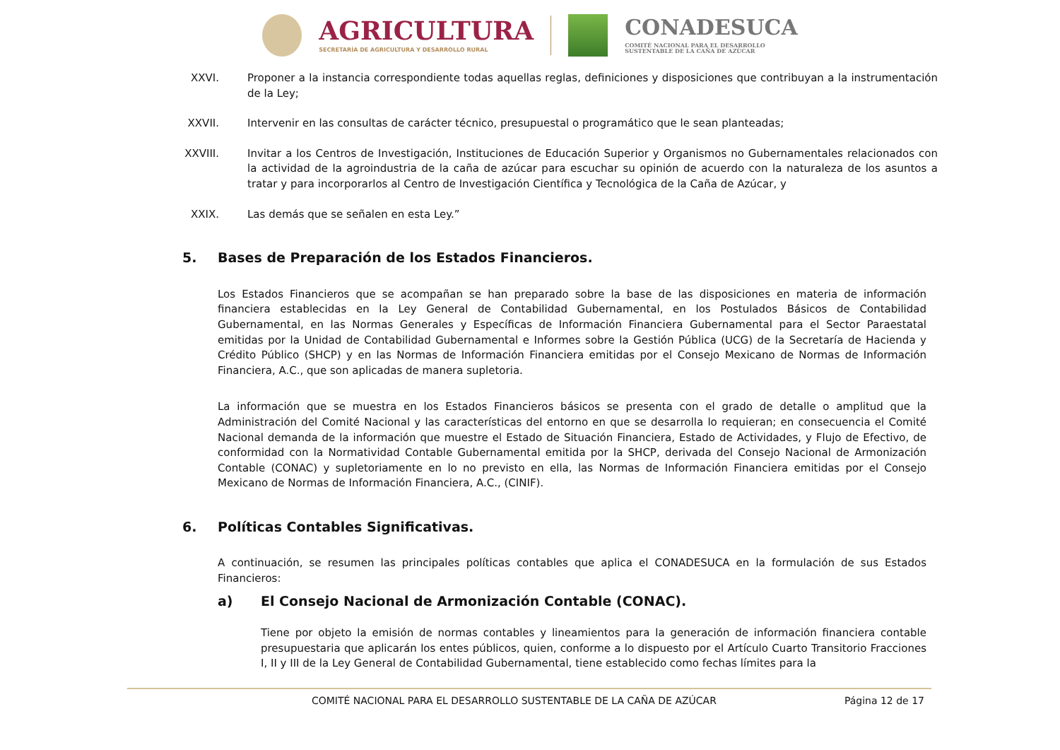AGRICULTURA
SECRETARÍA DE AGRICULTURA Y DESARROLLO RURAL
CONADESUCA
COMITÉ NACIONAL PARA EL DESARROLLO
SUSTENTABLE DE LA CAÑA DE AZÚCAR
XXVI. Proponer a la instancia correspondiente todas aquellas reglas, definiciones y disposiciones que contribuyan a la instrumentación de la Ley;
XXVII. Intervenir en las consultas de carácter técnico, presupuestal o programático que le sean planteadas;
XXVIII.
Invitar a los Centros de Investigación, Instituciones de Educación Superior y Organismos no Gubernamentales relacionados con la actividad de la agroindustria de la caña de azúcar para escuchar su opinión de acuerdo con la naturaleza de los asuntos a tratar y para incorporarlos al Centro de Investigación Científica y Tecnológica de la Caña de Azúcar, y
XXIX. Las demás que se señalen en esta Ley.”
5. Bases de Preparación de los Estados Financieros.
Los Estados Financieros que se acompañan se han preparado sobre la base de las disposiciones en materia de información financiera establecidas en la Ley General de Contabilidad Gubernamental, en los Postulados Básicos de Contabilidad Gubernamental, en las Normas Generales y Específicas de Información Financiera Gubernamental para el Sector Paraestatal emitidas por la Unidad de Contabilidad Gubernamental e Informes sobre la Gestión Pública (UCG) de la Secretaría de Hacienda y Crédito Público (SHCP) y en las Normas de Información Financiera emitidas por el Consejo Mexicano de Normas de Información Financiera, A.C., que son aplicadas de manera supletoria.
La información que se muestra en los Estados Financieros básicos se presenta con el grado de detalle o amplitud que la Administración del Comité Nacional y las características del entorno en que se desarrolla lo requieran; en consecuencia el Comité Nacional demanda de la información que muestre el Estado de Situación Financiera, Estado de Actividades, y Flujo de Efectivo, de conformidad con la Normatividad Contable Gubernamental emitida por la SHCP, derivada del Consejo Nacional de Armonización Contable (CONAC) y supletoriamente en lo no previsto en ella, las Normas de Información Financiera emitidas por el Consejo Mexicano de Normas de Información Financiera, A.C., (CINIF).
6. Políticas Contables Significativas.
A continuación, se resumen las principales políticas contables que aplica el CONADESUCA en la formulación de sus Estados Financieros:
a) El Consejo Nacional de Armonización Contable (CONAC).
Tiene por objeto la emisión de normas contables y lineamientos para la generación de información financiera contable presupuestaria que aplicarán los entes públicos, quien, conforme a lo dispuesto por el Artículo Cuarto Transitorio Fracciones I, II y III de la Ley General de Contabilidad Gubernamental, tiene establecido como fechas límites para la
COMITÉ NACIONAL PARA EL DESARROLLO SUSTENTABLE DE LA CAÑA DE AZÚCAR
Página 12 de 17